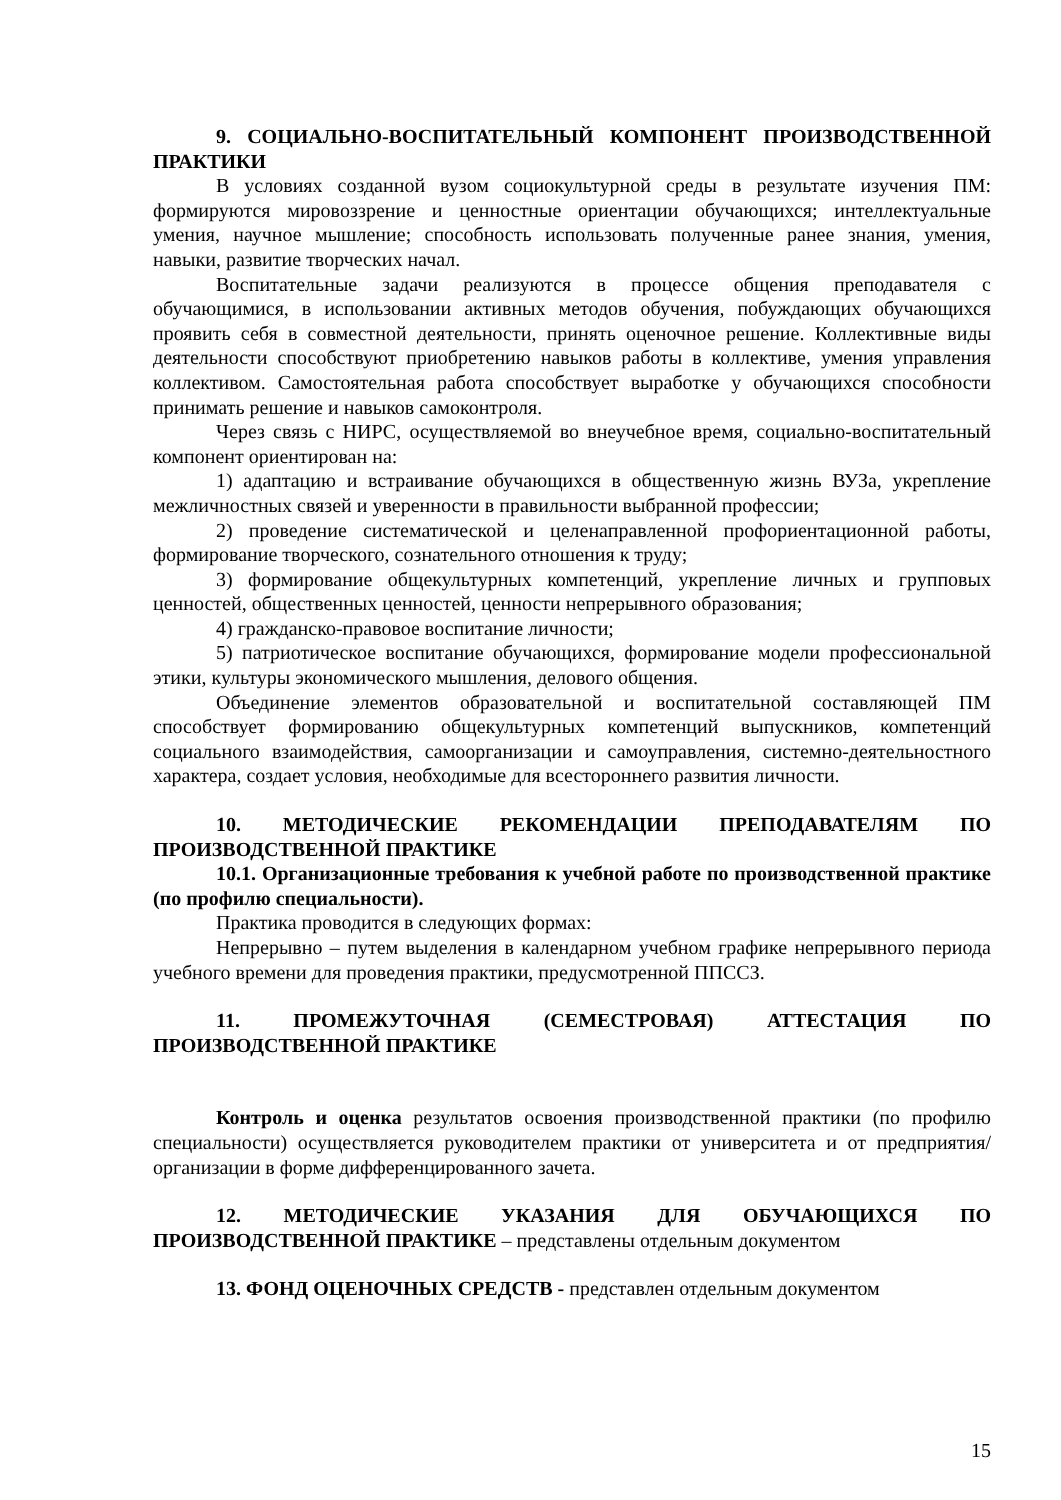9. СОЦИАЛЬНО-ВОСПИТАТЕЛЬНЫЙ КОМПОНЕНТ ПРОИЗВОДСТВЕННОЙ ПРАКТИКИ
В условиях созданной вузом социокультурной среды в результате изучения ПМ: формируются мировоззрение и ценностные ориентации обучающихся; интеллектуальные умения, научное мышление; способность использовать полученные ранее знания, умения, навыки, развитие творческих начал.
Воспитательные задачи реализуются в процессе общения преподавателя с обучающимися, в использовании активных методов обучения, побуждающих обучающихся проявить себя в совместной деятельности, принять оценочное решение. Коллективные виды деятельности способствуют приобретению навыков работы в коллективе, умения управления коллективом. Самостоятельная работа способствует выработке у обучающихся способности принимать решение и навыков самоконтроля.
Через связь с НИРС, осуществляемой во внеучебное время, социально-воспитательный компонент ориентирован на:
1) адаптацию и встраивание обучающихся в общественную жизнь ВУЗа, укрепление межличностных связей и уверенности в правильности выбранной профессии;
2) проведение систематической и целенаправленной профориентационной работы, формирование творческого, сознательного отношения к труду;
3) формирование общекультурных компетенций, укрепление личных и групповых ценностей, общественных ценностей, ценности непрерывного образования;
4) гражданско-правовое воспитание личности;
5) патриотическое воспитание обучающихся, формирование модели профессиональной этики, культуры экономического мышления, делового общения.
Объединение элементов образовательной и воспитательной составляющей ПМ способствует формированию общекультурных компетенций выпускников, компетенций социального взаимодействия, самоорганизации и самоуправления, системно-деятельностного характера, создает условия, необходимые для всестороннего развития личности.
10. МЕТОДИЧЕСКИЕ РЕКОМЕНДАЦИИ ПРЕПОДАВАТЕЛЯМ ПО ПРОИЗВОДСТВЕННОЙ ПРАКТИКЕ
10.1. Организационные требования к учебной работе по производственной практике (по профилю специальности).
Практика проводится в следующих формах:
Непрерывно – путем выделения в календарном учебном графике непрерывного периода учебного времени для проведения практики, предусмотренной ППССЗ.
11. ПРОМЕЖУТОЧНАЯ (СЕМЕСТРОВАЯ) АТТЕСТАЦИЯ ПО ПРОИЗВОДСТВЕННОЙ ПРАКТИКЕ
Контроль и оценка результатов освоения производственной практики (по профилю специальности) осуществляется руководителем практики от университета и от предприятия/организации в форме дифференцированного зачета.
12. МЕТОДИЧЕСКИЕ УКАЗАНИЯ ДЛЯ ОБУЧАЮЩИХСЯ ПО ПРОИЗВОДСТВЕННОЙ ПРАКТИКЕ – представлены отдельным документом
13. ФОНД ОЦЕНОЧНЫХ СРЕДСТВ - представлен отдельным документом
15